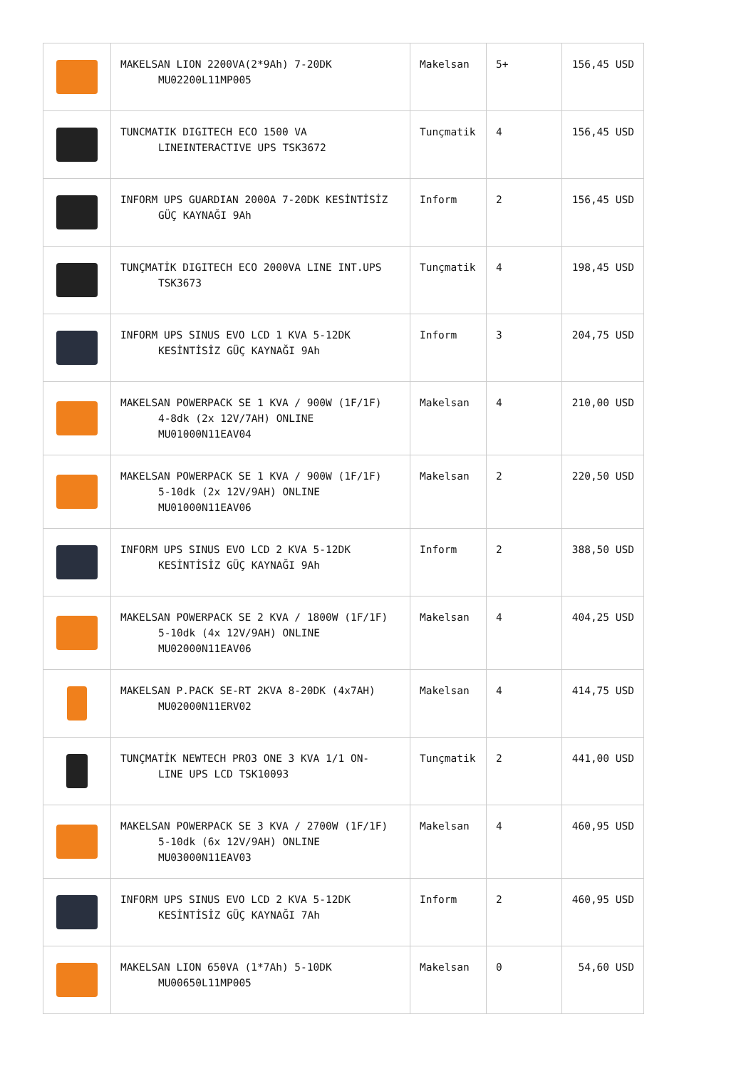| | MAKELSAN LION 2200VA(2*9Ah) 7-20DK MU02200L11MP005 | Makelsan | 5+ | 156,45 USD |
| | TUNCMATIK DIGITECH ECO 1500 VA LINEINTERACTIVE UPS TSK3672 | Tunçmatik | 4 | 156,45 USD |
| | INFORM UPS GUARDIAN 2000A 7-20DK KESİNTİSİZ GÜÇ KAYNAĞI 9Ah | Inform | 2 | 156,45 USD |
| | TUNÇMATİK DIGITECH ECO 2000VA LINE INT.UPS TSK3673 | Tunçmatik | 4 | 198,45 USD |
| | INFORM UPS SINUS EVO LCD 1 KVA 5-12DK KESİNTİSİZ GÜÇ KAYNAĞI 9Ah | Inform | 3 | 204,75 USD |
| | MAKELSAN POWERPACK SE 1 KVA / 900W (1F/1F) 4-8dk (2x 12V/7AH) ONLINE MU01000N11EAV04 | Makelsan | 4 | 210,00 USD |
| | MAKELSAN POWERPACK SE 1 KVA / 900W (1F/1F) 5-10dk (2x 12V/9AH) ONLINE MU01000N11EAV06 | Makelsan | 2 | 220,50 USD |
| | INFORM UPS SINUS EVO LCD 2 KVA 5-12DK KESİNTİSİZ GÜÇ KAYNAĞI 9Ah | Inform | 2 | 388,50 USD |
| | MAKELSAN POWERPACK SE 2 KVA / 1800W (1F/1F) 5-10dk (4x 12V/9AH) ONLINE MU02000N11EAV06 | Makelsan | 4 | 404,25 USD |
| | MAKELSAN P.PACK SE-RT 2KVA 8-20DK (4x7AH) MU02000N11ERV02 | Makelsan | 4 | 414,75 USD |
| | TUNÇMATİK NEWTECH PRO3 ONE 3 KVA 1/1 ON- LINE UPS LCD TSK10093 | Tunçmatik | 2 | 441,00 USD |
| | MAKELSAN POWERPACK SE 3 KVA / 2700W (1F/1F) 5-10dk (6x 12V/9AH) ONLINE MU03000N11EAV03 | Makelsan | 4 | 460,95 USD |
| | INFORM UPS SINUS EVO LCD 2 KVA 5-12DK KESİNTİSİZ GÜÇ KAYNAĞI 7Ah | Inform | 2 | 460,95 USD |
| | MAKELSAN LION 650VA (1*7Ah) 5-10DK MU00650L11MP005 | Makelsan | 0 | 54,60 USD |